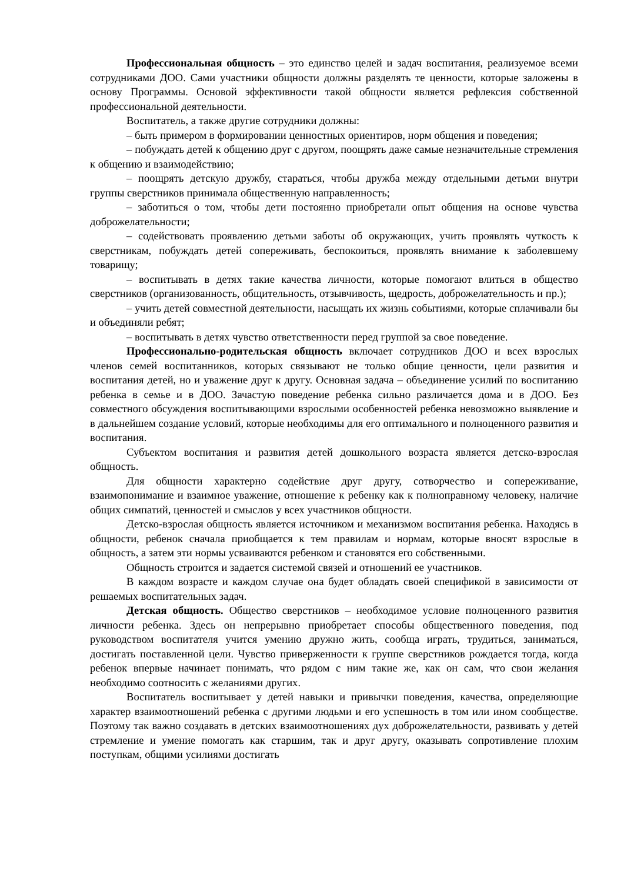Профессиональная общность – это единство целей и задач воспитания, реализуемое всеми сотрудниками ДОО. Сами участники общности должны разделять те ценности, которые заложены в основу Программы. Основой эффективности такой общности является рефлексия собственной профессиональной деятельности.
Воспитатель, а также другие сотрудники должны:
– быть примером в формировании ценностных ориентиров, норм общения и поведения;
– побуждать детей к общению друг с другом, поощрять даже самые незначительные стремления к общению и взаимодействию;
– поощрять детскую дружбу, стараться, чтобы дружба между отдельными детьми внутри группы сверстников принимала общественную направленность;
– заботиться о том, чтобы дети постоянно приобретали опыт общения на основе чувства доброжелательности;
– содействовать проявлению детьми заботы об окружающих, учить проявлять чуткость к сверстникам, побуждать детей сопереживать, беспокоиться, проявлять внимание к заболевшему товарищу;
– воспитывать в детях такие качества личности, которые помогают влиться в общество сверстников (организованность, общительность, отзывчивость, щедрость, доброжелательность и пр.);
– учить детей совместной деятельности, насыщать их жизнь событиями, которые сплачивали бы и объединяли ребят;
– воспитывать в детях чувство ответственности перед группой за свое поведение.
Профессионально-родительская общность включает сотрудников ДОО и всех взрослых членов семей воспитанников, которых связывают не только общие ценности, цели развития и воспитания детей, но и уважение друг к другу. Основная задача – объединение усилий по воспитанию ребенка в семье и в ДОО. Зачастую поведение ребенка сильно различается дома и в ДОО. Без совместного обсуждения воспитывающими взрослыми особенностей ребенка невозможно выявление и в дальнейшем создание условий, которые необходимы для его оптимального и полноценного развития и воспитания.
Субъектом воспитания и развития детей дошкольного возраста является детско-взрослая общность.
Для общности характерно содействие друг другу, сотворчество и сопереживание, взаимопонимание и взаимное уважение, отношение к ребенку как к полноправному человеку, наличие общих симпатий, ценностей и смыслов у всех участников общности.
Детско-взрослая общность является источником и механизмом воспитания ребенка. Находясь в общности, ребенок сначала приобщается к тем правилам и нормам, которые вносят взрослые в общность, а затем эти нормы усваиваются ребенком и становятся его собственными.
Общность строится и задается системой связей и отношений ее участников.
В каждом возрасте и каждом случае она будет обладать своей спецификой в зависимости от решаемых воспитательных задач.
Детская общность. Общество сверстников – необходимое условие полноценного развития личности ребенка. Здесь он непрерывно приобретает способы общественного поведения, под руководством воспитателя учится умению дружно жить, сообща играть, трудиться, заниматься, достигать поставленной цели. Чувство приверженности к группе сверстников рождается тогда, когда ребенок впервые начинает понимать, что рядом с ним такие же, как он сам, что свои желания необходимо соотносить с желаниями других.
Воспитатель воспитывает у детей навыки и привычки поведения, качества, определяющие характер взаимоотношений ребенка с другими людьми и его успешность в том или ином сообществе. Поэтому так важно создавать в детских взаимоотношениях дух доброжелательности, развивать у детей стремление и умение помогать как старшим, так и друг другу, оказывать сопротивление плохим поступкам, общими усилиями достигать